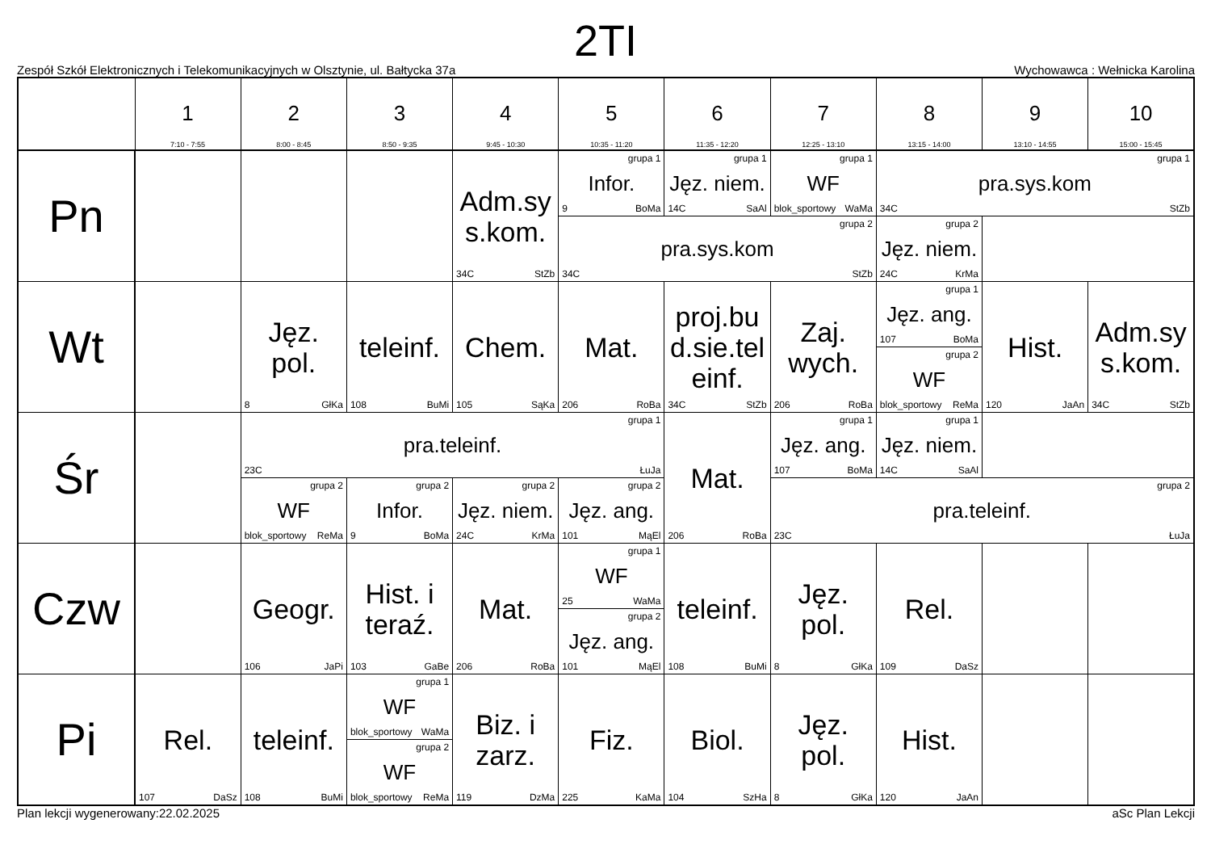2TI
Zespół Szkół Elektronicznych i Telekomunikacyjnych w Olsztynie, ul. Bałtycka 37a Wychowawca : Wełnicka Karolina
| | 1 7:10 - 7:55 | 2 8:00 - 8:45 | 3 8:50 - 9:35 | 4 9:45 - 10:30 | 5 10:35 - 11:20 | 6 11:35 - 12:20 | 7 12:25 - 13:10 | 8 13:15 - 14:00 | 9 13:10 - 14:55 | 10 15:00 - 15:45 |
| --- | --- | --- | --- | --- | --- | --- | --- | --- | --- | --- |
| Pn | | | | Adm.sys.kom. 34C StZb | grupa 1 Infor. 9 BoMa | grupa 1 Jęz. niem. 14C SaAl | grupa 1 WF blok_sportowy WaMa | grupa 1 pra.sys.kom 34C StZb | | |
| | | | | | grupa 2 pra.sys.kom 34C StZb | | | grupa 2 Jęz. niem. 24C KrMa | | |
| Wt | | Jęz. pol. 8 GłKa | teleinf. 108 BuMi | Chem. 105 SąKa | Mat. 206 RoBa | proj.bud.sie.teleinf. 34C StZb | Zaj. wych. 206 RoBa | grupa 1 Jęz. ang. 107 BoMa | Hist. 120 JaAn | Adm.sys.kom. 34C StZb |
| | | | | | | | | grupa 2 WF blok_sportowy ReMa | | |
| Śr | | grupa 1 pra.teleinf. 23C ŁuJa | | | | Mat. 206 RoBa | grupa 1 Jęz. ang. 107 BoMa | grupa 1 Jęz. niem. 14C SaAl | | |
| | | grupa 2 WF blok_sportowy ReMa | grupa 2 Infor. 9 BoMa | grupa 2 Jęz. niem. 24C KrMa | grupa 2 Jęz. ang. 101 MąEl | | grupa 2 pra.teleinf. 23C ŁuJa | | | |
| Czw | | Geogr. 106 JaPi | Hist. i teraź. 103 GaBe | Mat. 206 RoBa | grupa 1 WF 25 WaMa | teleinf. 108 BuMi | Jęz. pol. 8 GłKa | Rel. 109 DaSz | | |
| | | | | | grupa 2 Jęz. ang. 101 MąEl | | | | | |
| Pi | Rel. 107 DaSz | teleinf. 108 BuMi | grupa 1 WF blok_sportowy WaMa | Biz. i zarz. 119 DzMa | Fiz. 225 KaMa | Biol. 104 SzHa | Jęz. pol. 8 GłKa | Hist. 120 JaAn | | |
| | | | grupa 2 WF blok_sportowy ReMa | | | | | | | |
Plan lekcji wygenerowany:22.02.2025 aSc Plan Lekcji